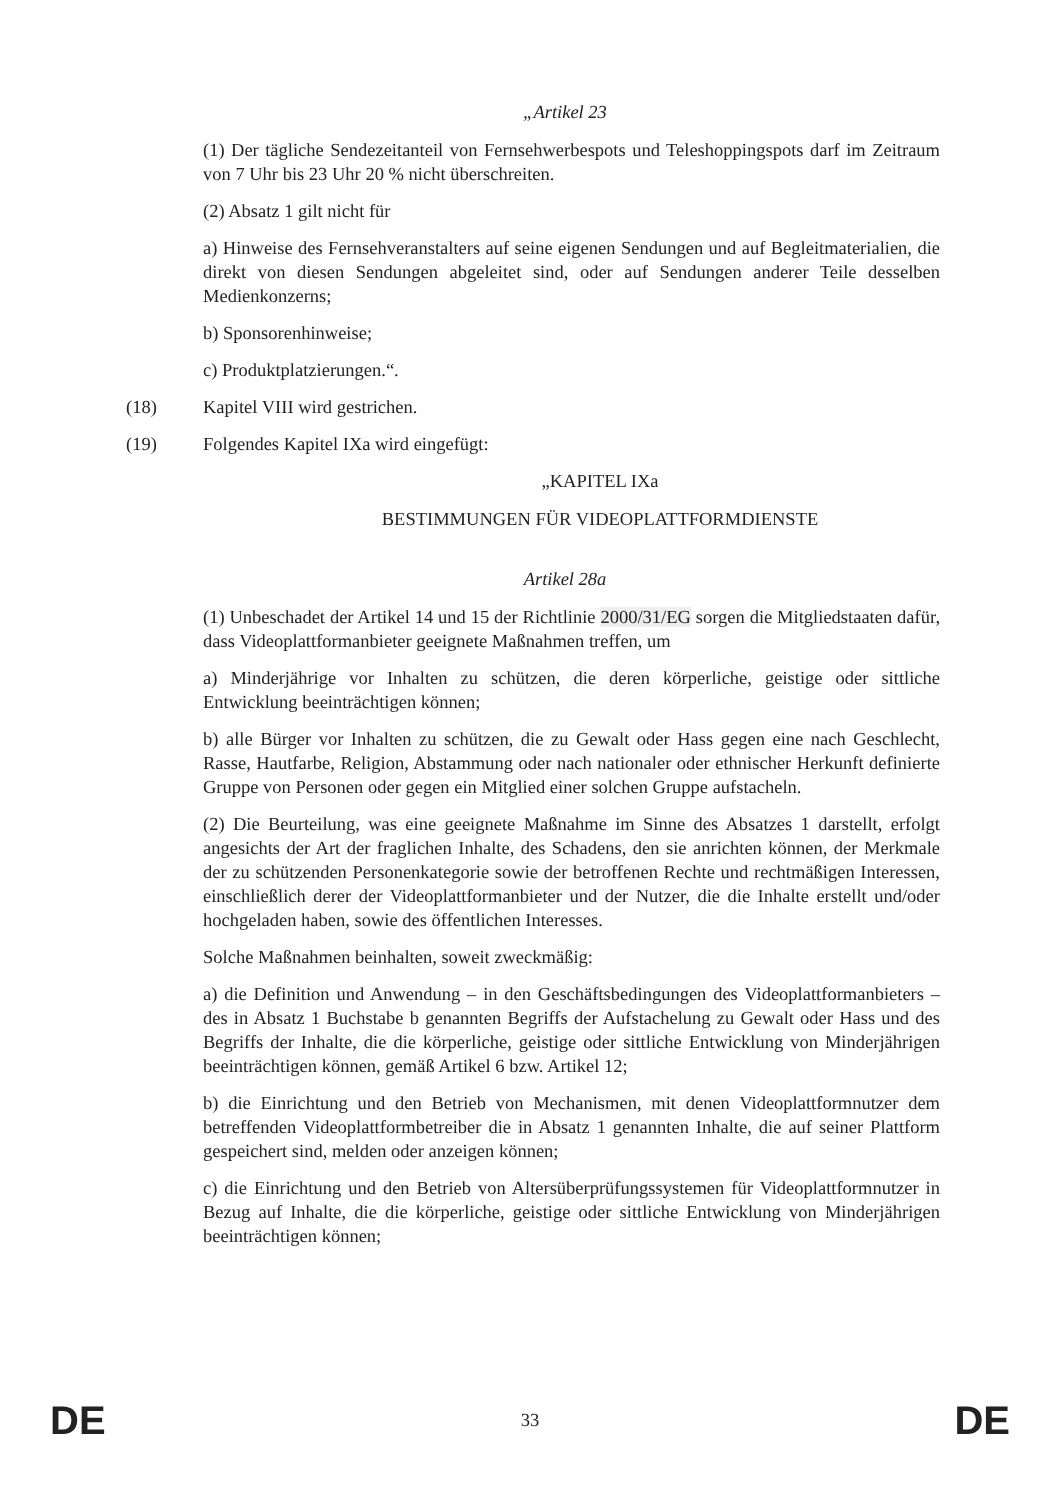„Artikel 23
(1) Der tägliche Sendezeitanteil von Fernsehwerbespots und Teleshoppingspots darf im Zeitraum von 7 Uhr bis 23 Uhr 20 % nicht überschreiten.
(2) Absatz 1 gilt nicht für
a) Hinweise des Fernsehveranstalters auf seine eigenen Sendungen und auf Begleitmaterialien, die direkt von diesen Sendungen abgeleitet sind, oder auf Sendungen anderer Teile desselben Medienkonzerns;
b) Sponsorenhinweise;
c) Produktplatzierungen.“.
(18) Kapitel VIII wird gestrichen.
(19) Folgendes Kapitel IXa wird eingefügt:
„KAPITEL IXa
BESTIMMUNGEN FÜR VIDEOPLATTFORMDIENSTE
Artikel 28a
(1) Unbeschadet der Artikel 14 und 15 der Richtlinie 2000/31/EG sorgen die Mitgliedstaaten dafür, dass Videoplattformanbieter geeignete Maßnahmen treffen, um
a) Minderjährige vor Inhalten zu schützen, die deren körperliche, geistige oder sittliche Entwicklung beeinträchtigen können;
b) alle Bürger vor Inhalten zu schützen, die zu Gewalt oder Hass gegen eine nach Geschlecht, Rasse, Hautfarbe, Religion, Abstammung oder nach nationaler oder ethnischer Herkunft definierte Gruppe von Personen oder gegen ein Mitglied einer solchen Gruppe aufstacheln.
(2) Die Beurteilung, was eine geeignete Maßnahme im Sinne des Absatzes 1 darstellt, erfolgt angesichts der Art der fraglichen Inhalte, des Schadens, den sie anrichten können, der Merkmale der zu schützenden Personenkategorie sowie der betroffenen Rechte und rechtmäßigen Interessen, einschließlich derer der Videoplattformanbieter und der Nutzer, die die Inhalte erstellt und/oder hochgeladen haben, sowie des öffentlichen Interesses.
Solche Maßnahmen beinhalten, soweit zweckmäßig:
a) die Definition und Anwendung – in den Geschäftsbedingungen des Videoplattformanbieters – des in Absatz 1 Buchstabe b genannten Begriffs der Aufstachelung zu Gewalt oder Hass und des Begriffs der Inhalte, die die körperliche, geistige oder sittliche Entwicklung von Minderjährigen beeinträchtigen können, gemäß Artikel 6 bzw. Artikel 12;
b) die Einrichtung und den Betrieb von Mechanismen, mit denen Videoplattformnutzer dem betreffenden Videoplattformbetreiber die in Absatz 1 genannten Inhalte, die auf seiner Plattform gespeichert sind, melden oder anzeigen können;
c) die Einrichtung und den Betrieb von Altersüberprüfungssystemen für Videoplattformnutzer in Bezug auf Inhalte, die die körperliche, geistige oder sittliche Entwicklung von Minderjährigen beeinträchtigen können;
DE 33 DE